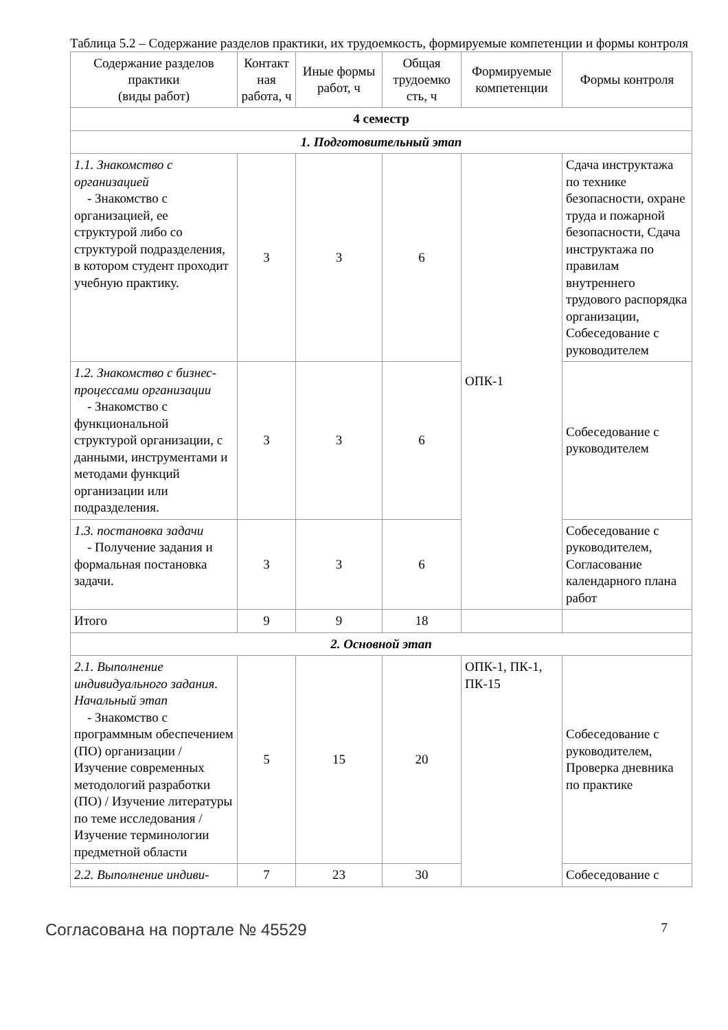Таблица 5.2 – Содержание разделов практики, их трудоемкость, формируемые компетенции и формы контроля
| Содержание разделов практики (виды работ) | Контакт ная работа, ч | Иные формы работ, ч | Общая трудоемко сть, ч | Формируемые компетенции | Формы контроля |
| --- | --- | --- | --- | --- | --- |
| 4 семестр | | | | | |
| 1. Подготовительный этап | | | | | |
| 1.1. Знакомство с организацией - Знакомство с организацией, ее структурой либо со структурой подразделения, в котором студент проходит учебную практику. | 3 | 3 | 6 | ОПК-1 | Сдача инструктажа по технике безопасности, охране труда и пожарной безопасности, Сдача инструктажа по правилам внутреннего трудового распорядка организации, Собеседование с руководителем |
| 1.2. Знакомство с бизнес-процессами организации - Знакомство с функциональной структурой организации, с данными, инструментами и методами функций организации или подразделения. | 3 | 3 | 6 | | Собеседование с руководителем |
| 1.3. постановка задачи - Получение задания и формальная постановка задачи. | 3 | 3 | 6 | | Собеседование с руководителем, Согласование календарного плана работ |
| Итого | 9 | 9 | 18 | | |
| 2. Основной этап | | | | | |
| 2.1. Выполнение индивидуального задания. Начальный этап - Знакомство с программным обеспечением (ПО) организации / Изучение современных методологий разработки (ПО) / Изучение литературы по теме исследования / Изучение терминологии предметной области | 5 | 15 | 20 | ОПК-1, ПК-1, ПК-15 | Собеседование с руководителем, Проверка дневника по практике |
| 2.2. Выполнение индиви- | 7 | 23 | 30 | | Собеседование с |
Согласована на портале № 45529 7